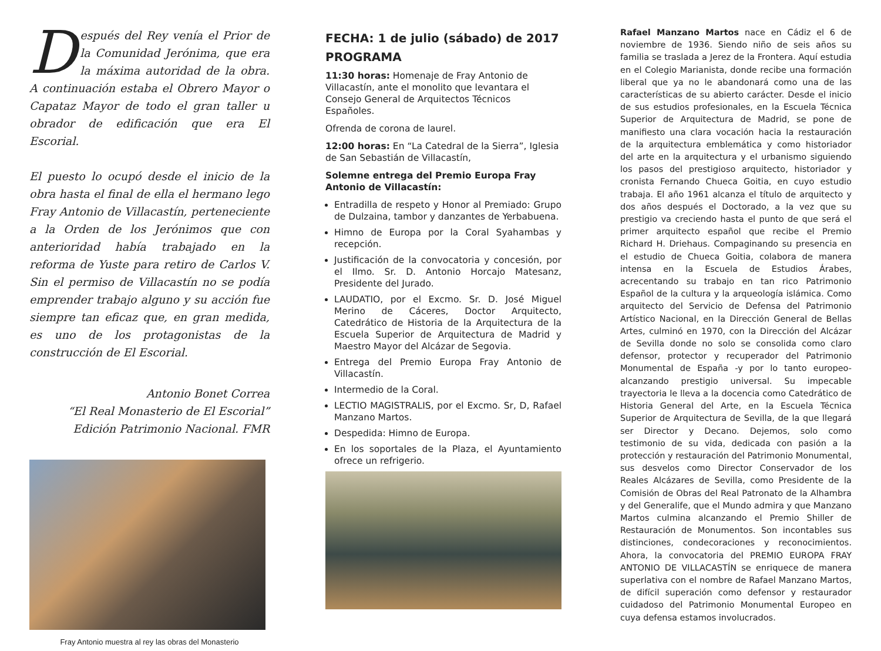Después del Rey venía el Prior de la Comunidad Jerónima, que era la máxima autoridad de la obra. A continuación estaba el Obrero Mayor o Capataz Mayor de todo el gran taller u obrador de edificación que era El Escorial.
El puesto lo ocupó desde el inicio de la obra hasta el final de ella el hermano lego Fray Antonio de Villacastín, perteneciente a la Orden de los Jerónimos que con anterioridad había trabajado en la reforma de Yuste para retiro de Carlos V. Sin el permiso de Villacastín no se podía emprender trabajo alguno y su acción fue siempre tan eficaz que, en gran medida, es uno de los protagonistas de la construcción de El Escorial.
Antonio Bonet Correa
“El Real Monasterio de El Escorial”
Edición Patrimonio Nacional. FMR
Fray Antonio muestra al rey las obras del Monasterio
FECHA: 1 de julio (sábado) de 2017
PROGRAMA
11:30 horas: Homenaje de Fray Antonio de Villacastín, ante el monolito que levantara el Consejo General de Arquitectos Técnicos Españoles.
Ofrenda de corona de laurel.
12:00 horas: En “La Catedral de la Sierra”, Iglesia de San Sebastián de Villacastín,
Solemne entrega del Premio Europa Fray Antonio de Villacastín:
Entradilla de respeto y Honor al Premiado: Grupo de Dulzaina, tambor y danzantes de Yerbabuena.
Himno de Europa por la Coral Syahambas y recepción.
Justificación de la convocatoria y concesión, por el Ilmo. Sr. D. Antonio Horcajo Matesanz, Presidente del Jurado.
LAUDATIO, por el Excmo. Sr. D. José Miguel Merino de Cáceres, Doctor Arquitecto, Catedrático de Historia de la Arquitectura de la Escuela Superior de Arquitectura de Madrid y Maestro Mayor del Alcázar de Segovia.
Entrega del Premio Europa Fray Antonio de Villacastín.
Intermedio de la Coral.
LECTIO MAGISTRALIS, por el Excmo. Sr, D, Rafael Manzano Martos.
Despedida: Himno de Europa.
En los soportales de la Plaza, el Ayuntamiento ofrece un refrigerio.
Rafael Manzano Martos nace en Cádiz el 6 de noviembre de 1936. Siendo niño de seis años su familia se traslada a Jerez de la Frontera. Aquí estudia en el Colegio Marianista, donde recibe una formación liberal que ya no le abandonará como una de las características de su abierto carácter. Desde el inicio de sus estudios profesionales, en la Escuela Técnica Superior de Arquitectura de Madrid, se pone de manifiesto una clara vocación hacia la restauración de la arquitectura emblemática y como historiador del arte en la arquitectura y el urbanismo siguiendo los pasos del prestigioso arquitecto, historiador y cronista Fernando Chueca Goitia, en cuyo estudio trabaja. El año 1961 alcanza el título de arquitecto y dos años después el Doctorado, a la vez que su prestigio va creciendo hasta el punto de que será el primer arquitecto español que recibe el Premio Richard H. Driehaus. Compaginando su presencia en el estudio de Chueca Goitia, colabora de manera intensa en la Escuela de Estudios Árabes, acrecentando su trabajo en tan rico Patrimonio Español de la cultura y la arqueología islámica. Como arquitecto del Servicio de Defensa del Patrimonio Artístico Nacional, en la Dirección General de Bellas Artes, culminó en 1970, con la Dirección del Alcázar de Sevilla donde no solo se consolida como claro defensor, protector y recuperador del Patrimonio Monumental de España -y por lo tanto europeo- alcanzando prestigio universal. Su impecable trayectoria le lleva a la docencia como Catedrático de Historia General del Arte, en la Escuela Técnica Superior de Arquitectura de Sevilla, de la que llegará ser Director y Decano. Dejemos, solo como testimonio de su vida, dedicada con pasión a la protección y restauración del Patrimonio Monumental, sus desvelos como Director Conservador de los Reales Alcázares de Sevilla, como Presidente de la Comisión de Obras del Real Patronato de la Alhambra y del Generalife, que el Mundo admira y que Manzano Martos culmina alcanzando el Premio Shiller de Restauración de Monumentos. Son incontables sus distinciones, condecoraciones y reconocimientos. Ahora, la convocatoria del PREMIO EUROPA FRAY ANTONIO DE VILLACASTÍN se enriquece de manera superlativa con el nombre de Rafael Manzano Martos, de difícil superación como defensor y restaurador cuidadoso del Patrimonio Monumental Europeo en cuya defensa estamos involucrados.